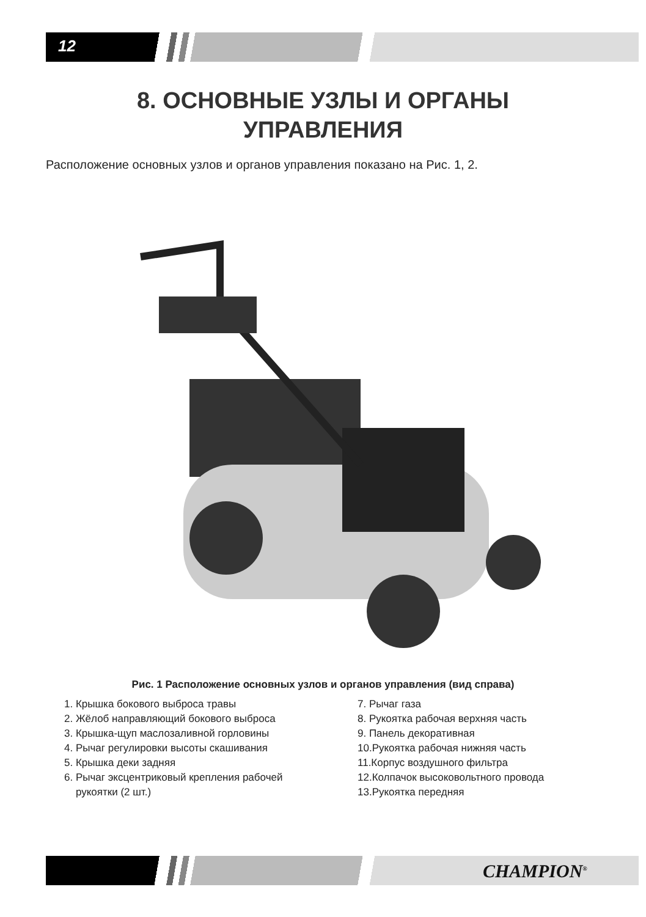12
8. ОСНОВНЫЕ УЗЛЫ И ОРГАНЫ
УПРАВЛЕНИЯ
Расположение основных узлов и органов управления показано на Рис. 1, 2.
Рис. 1 Расположение основных узлов и органов управления (вид справа)
1. Крышка бокового выброса травы
2. Жёлоб направляющий бокового выброса
3. Крышка-щуп маслозаливной горловины
4. Рычаг регулировки высоты скашивания
5. Крышка деки задняя
6. Рычаг эксцентриковый крепления рабочей
рукоятки (2 шт.)
7. Рычаг газа
8. Рукоятка рабочая верхняя часть
9. Панель декоративная
10.Рукоятка рабочая нижняя часть
11.Корпус воздушного фильтра
12.Колпачок высоковольтного провода
13.Рукоятка передняя
CHAMPION<sup>®</sup>